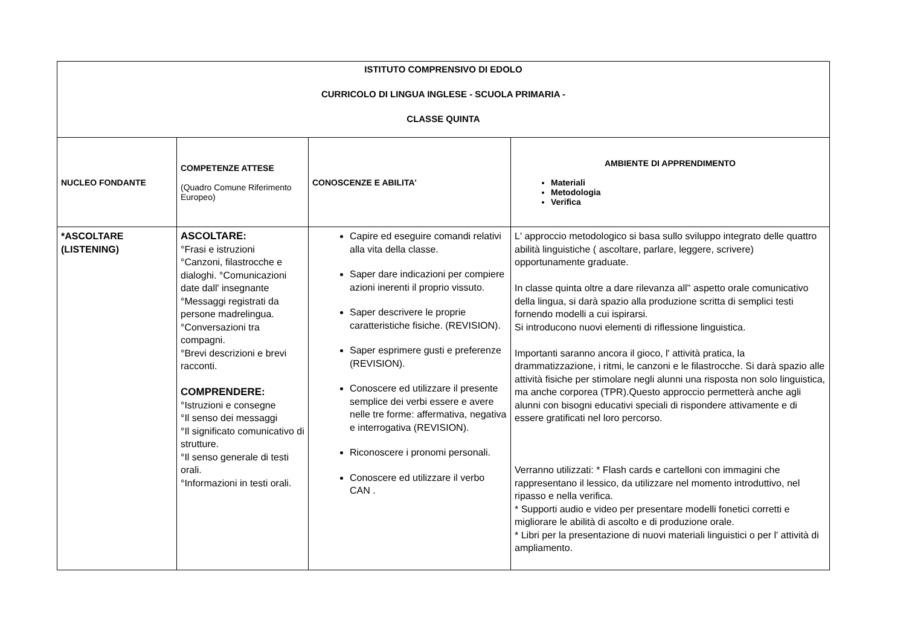| ISTITUTO COMPRENSIVO DI EDOLO CURRICOLO DI LINGUA INGLESE - SCUOLA PRIMARIA - CLASSE QUINTA | | | |
| NUCLEO FONDANTE | COMPETENZE ATTESE (Quadro Comune Riferimento Europeo) | CONOSCENZE E ABILITA' | AMBIENTE DI APPRENDIMENTO Materiali Metodologia Verifica |
| *ASCOLTARE (LISTENING) | ASCOLTARE: °Frasi e istruzioni °Canzoni, filastrocche e dialoghi. °Comunicazioni date dall' insegnante °Messaggi registrati da persone madrelingua. °Conversazioni tra compagni. °Brevi descrizioni e brevi racconti. COMPRENDERE: °Istruzioni e consegne °Il senso dei messaggi °Il significato comunicativo di strutture. °Il senso generale di testi orali. °Informazioni in testi orali. | Capire ed eseguire comandi relativi alla vita della classe. Saper dare indicazioni per compiere azioni inerenti il proprio vissuto. Saper descrivere le proprie caratteristiche fisiche. (REVISION). Saper esprimere gusti e preferenze (REVISION). Conoscere ed utilizzare il presente semplice dei verbi essere e avere nelle tre forme: affermativa, negativa e interrogativa (REVISION). Riconoscere i pronomi personali. Conoscere ed utilizzare il verbo CAN . | L' approccio metodologico si basa sullo sviluppo integrato delle quattro abilità linguistiche ( ascoltare, parlare, leggere, scrivere) opportunamente graduate. In classe quinta oltre a dare rilevanza all'' aspetto orale comunicativo della lingua, si darà spazio alla produzione scritta di semplici testi fornendo modelli a cui ispirarsi. Si introducono nuovi elementi di riflessione linguistica. Importanti saranno ancora il gioco, l' attività pratica, la drammatizzazione, i ritmi, le canzoni e le filastrocche. Si darà spazio alle attività fisiche per stimolare negli alunni una risposta non solo linguistica, ma anche corporea (TPR).Questo approccio permetterà anche agli alunni con bisogni educativi speciali di rispondere attivamente e di essere gratificati nel loro percorso. Verranno utilizzati: * Flash cards e cartelloni con immagini che rappresentano il lessico, da utilizzare nel momento introduttivo, nel ripasso e nella verifica. * Supporti audio e video per presentare modelli fonetici corretti e migliorare le abilità di ascolto e di produzione orale. * Libri per la presentazione di nuovi materiali linguistici o per l' attività di ampliamento. |